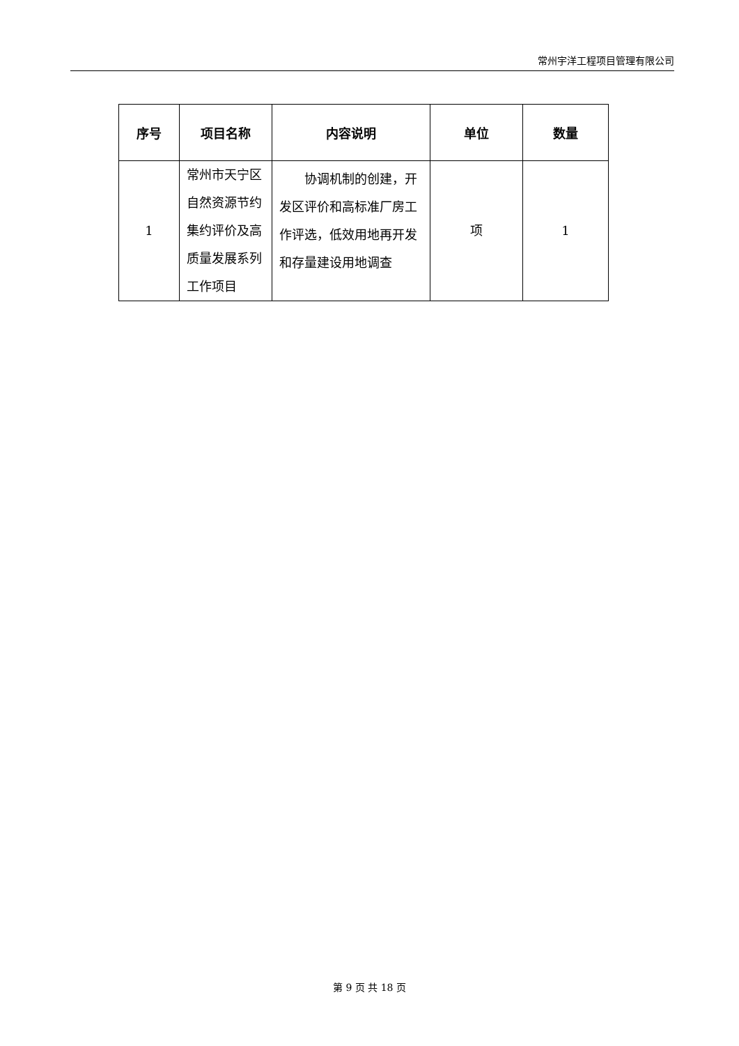常州宇洋工程项目管理有限公司
| 序号 | 项目名称 | 内容说明 | 单位 | 数量 |
| --- | --- | --- | --- | --- |
| 1 | 常州市天宁区自然资源节约集约评价及高质量发展系列工作项目 | 协调机制的创建，开发区评价和高标准厂房工作评选，低效用地再开发和存量建设用地调查 | 项 | 1 |
第 9 页 共 18 页